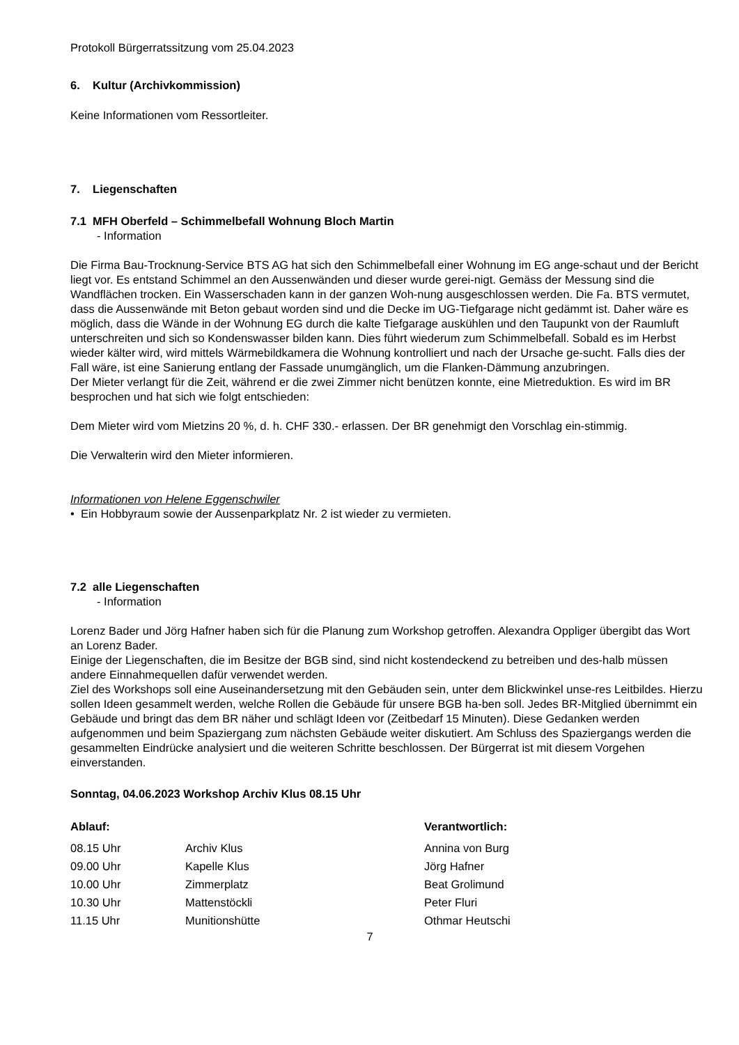Protokoll Bürgerratssitzung vom 25.04.2023
6. Kultur (Archivkommission)
Keine Informationen vom Ressortleiter.
7. Liegenschaften
7.1 MFH Oberfeld – Schimmelbefall Wohnung Bloch Martin
- Information
Die Firma Bau-Trocknung-Service BTS AG hat sich den Schimmelbefall einer Wohnung im EG ange-schaut und der Bericht liegt vor. Es entstand Schimmel an den Aussenwänden und dieser wurde gerei-nigt. Gemäss der Messung sind die Wandflächen trocken. Ein Wasserschaden kann in der ganzen Woh-nung ausgeschlossen werden. Die Fa. BTS vermutet, dass die Aussenwände mit Beton gebaut worden sind und die Decke im UG-Tiefgarage nicht gedämmt ist. Daher wäre es möglich, dass die Wände in der Wohnung EG durch die kalte Tiefgarage auskühlen und den Taupunkt von der Raumluft unterschreiten und sich so Kondenswasser bilden kann. Dies führt wiederum zum Schimmelbefall. Sobald es im Herbst wieder kälter wird, wird mittels Wärmebildkamera die Wohnung kontrolliert und nach der Ursache ge-sucht. Falls dies der Fall wäre, ist eine Sanierung entlang der Fassade unumgänglich, um die Flanken-Dämmung anzubringen.
Der Mieter verlangt für die Zeit, während er die zwei Zimmer nicht benützen konnte, eine Mietreduktion. Es wird im BR besprochen und hat sich wie folgt entschieden:
Dem Mieter wird vom Mietzins 20 %, d. h. CHF 330.- erlassen. Der BR genehmigt den Vorschlag ein-stimmig.
Die Verwalterin wird den Mieter informieren.
Informationen von Helene Eggenschwiler
• Ein Hobbyraum sowie der Aussenparkplatz Nr. 2 ist wieder zu vermieten.
7.2 alle Liegenschaften
- Information
Lorenz Bader und Jörg Hafner haben sich für die Planung zum Workshop getroffen. Alexandra Oppliger übergibt das Wort an Lorenz Bader.
Einige der Liegenschaften, die im Besitze der BGB sind, sind nicht kostendeckend zu betreiben und des-halb müssen andere Einnahmequellen dafür verwendet werden.
Ziel des Workshops soll eine Auseinandersetzung mit den Gebäuden sein, unter dem Blickwinkel unse-res Leitbildes. Hierzu sollen Ideen gesammelt werden, welche Rollen die Gebäude für unsere BGB ha-ben soll. Jedes BR-Mitglied übernimmt ein Gebäude und bringt das dem BR näher und schlägt Ideen vor (Zeitbedarf 15 Minuten). Diese Gedanken werden aufgenommen und beim Spaziergang zum nächsten Gebäude weiter diskutiert. Am Schluss des Spaziergangs werden die gesammelten Eindrücke analysiert und die weiteren Schritte beschlossen. Der Bürgerrat ist mit diesem Vorgehen einverstanden.
Sonntag, 04.06.2023 Workshop Archiv Klus 08.15 Uhr
| Ablauf: | | Verantwortlich: |
| --- | --- | --- |
| 08.15 Uhr | Archiv Klus | Annina von Burg |
| 09.00 Uhr | Kapelle Klus | Jörg Hafner |
| 10.00 Uhr | Zimmerplatz | Beat Grolimund |
| 10.30 Uhr | Mattenstöckli | Peter Fluri |
| 11.15 Uhr | Munitionshütte | Othmar Heutschi |
7